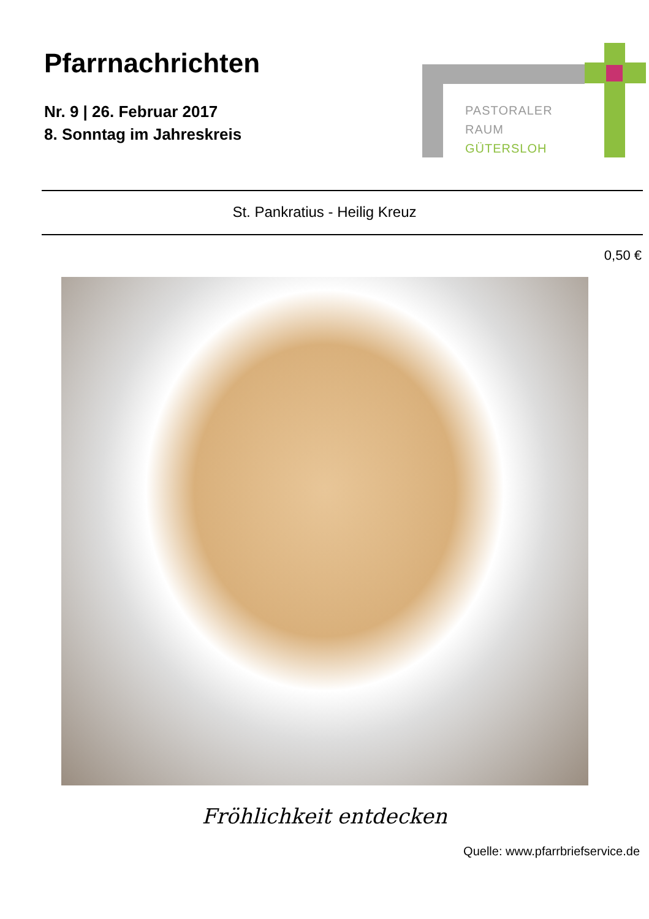Pfarrnachrichten
Nr. 9 | 26. Februar 2017
8. Sonntag im Jahreskreis
PASTORALER
RAUM
GÜTERSLOH
St. Pankratius - Heilig Kreuz
0,50 €
Fröhlichkeit entdecken
Quelle: www.pfarrbriefservice.de